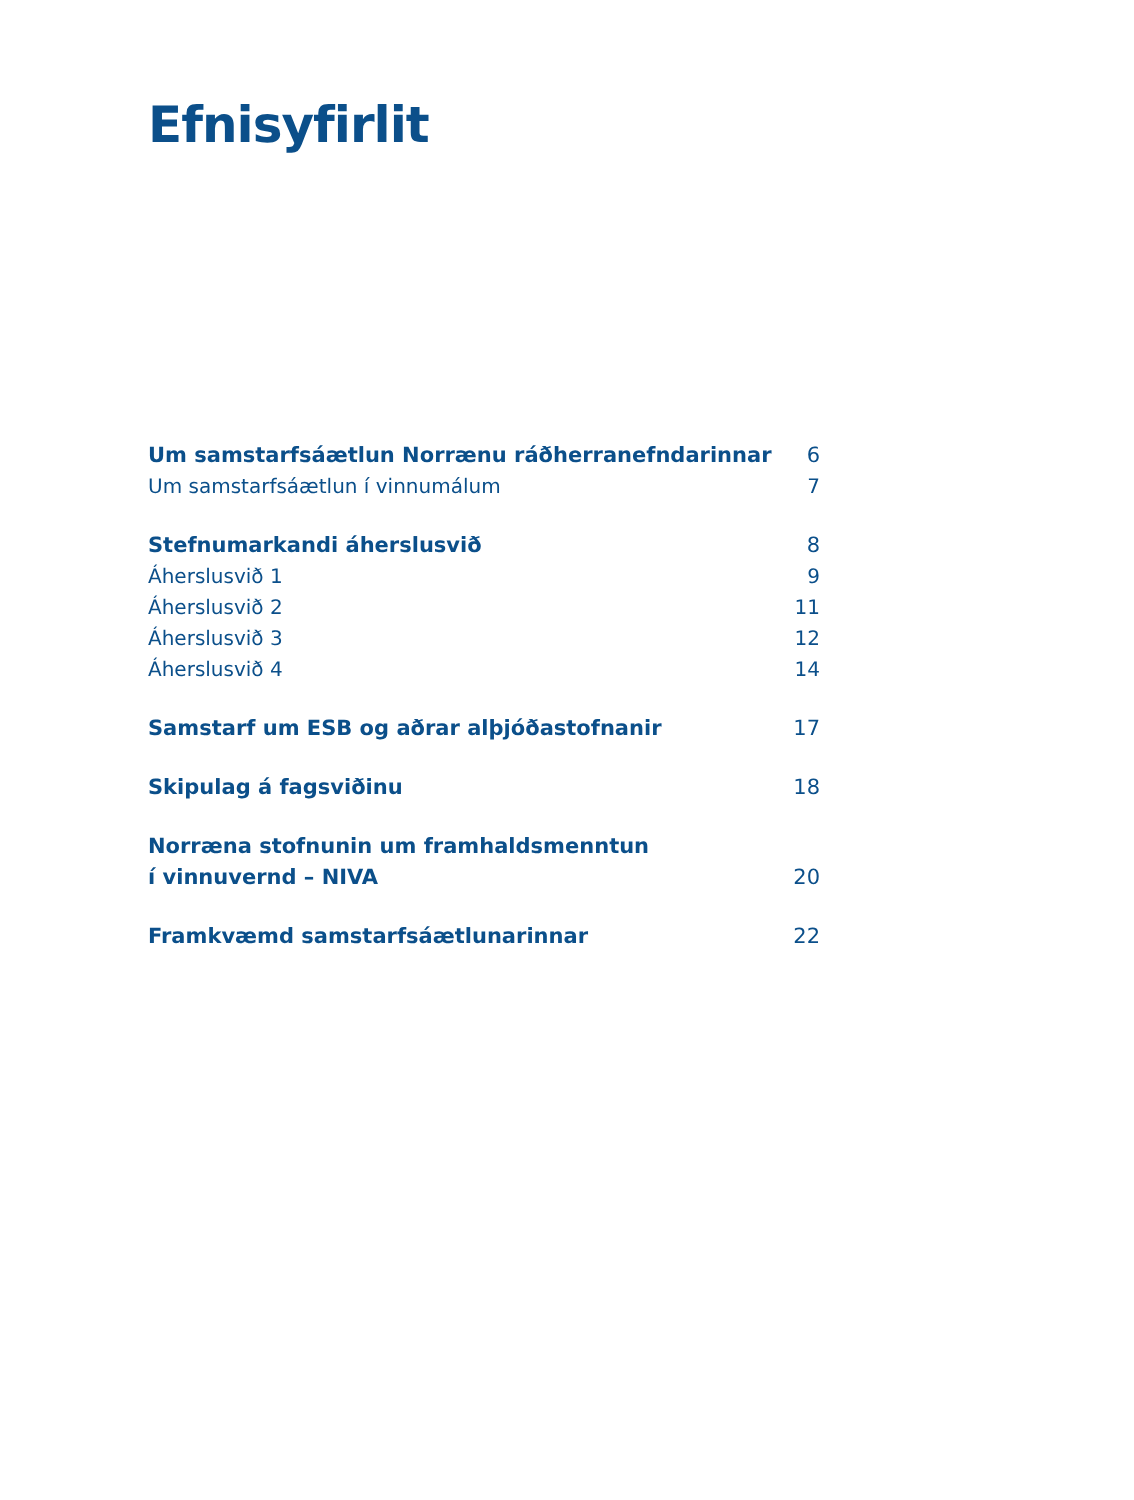Efnisyfirlit
Um samstarfsáætlun Norrænu ráðherranefndarinnar 6
Um samstarfsáætlun í vinnumálum 7
Stefnumarkandi áherslusvið 8
Áherslusvið 1 9
Áherslusvið 2 11
Áherslusvið 3 12
Áherslusvið 4 14
Samstarf um ESB og aðrar alþjóðastofnanir 17
Skipulag á fagsviðinu 18
Norræna stofnunin um framhaldsmenntun
í vinnuvernd – NIVA 20
Framkvæmd samstarfsáætlunarinnar 22